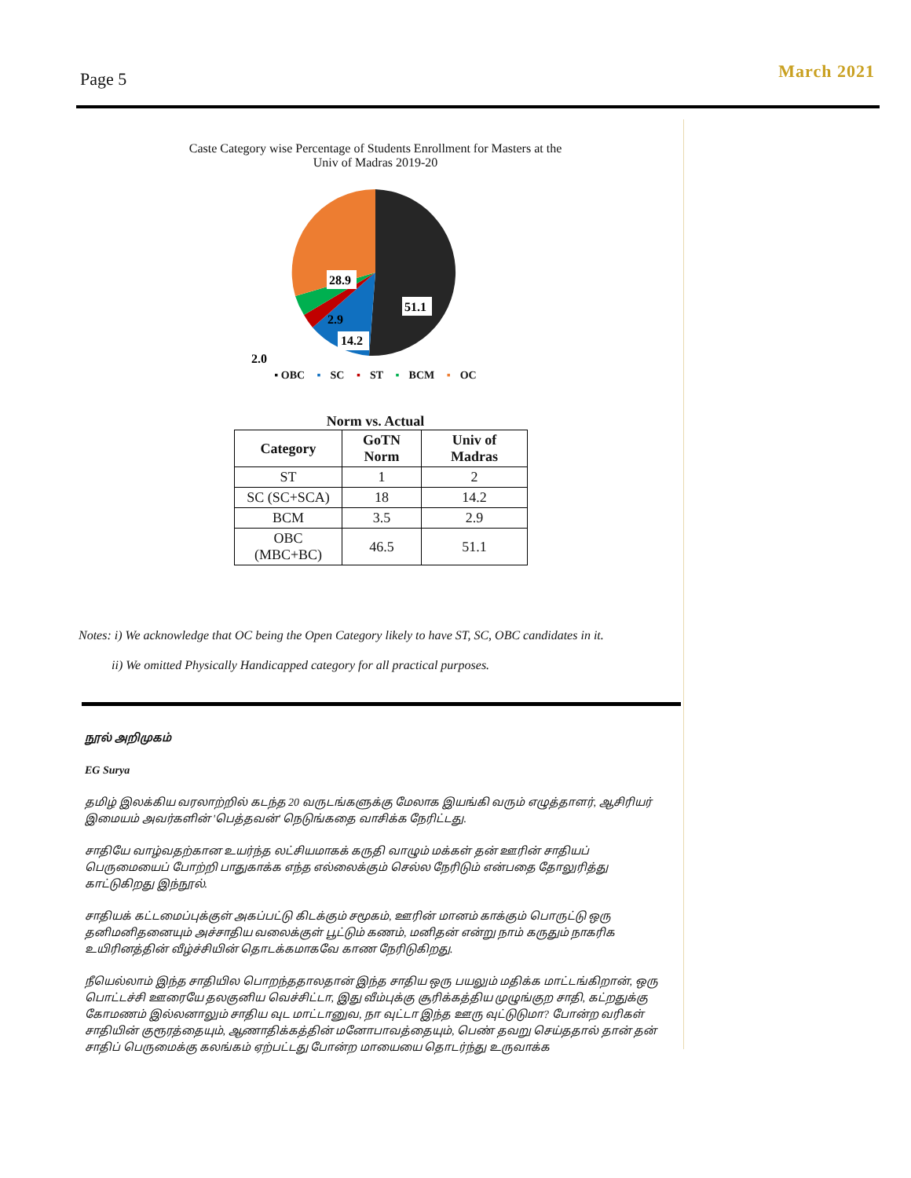Page 5
March 2021
Caste Category wise Percentage of Students Enrollment for Masters at the
Univ of Madras 2019-20
51.1
28.9
14.2
2.9
2.0
▪ OBC ▪ SC ▪ ST ▪ BCM ▪ OC
Norm vs. Actual
| Category | GoTN Norm | Univ of Madras |
| --- | --- | --- |
| ST | 1 | 2 |
| SC (SC+SCA) | 18 | 14.2 |
| BCM | 3.5 | 2.9 |
| OBC (MBC+BC) | 46.5 | 51.1 |
Notes: i) We acknowledge that OC being the Open Category likely to have ST, SC, OBC candidates in it.
ii) We omitted Physically Handicapped category for all practical purposes.
நூல் அறிமுகம்
EG Surya
தமிழ் இலக்கிய வரலாற்றில் கடந்த 20 வருடங்களுக்கு மேலாக இயங்கி வரும் எழுத்தாளர், ஆசிரியர் இமையம் அவர்களின் 'பெத்தவன்' நெடுங்கதை வாசிக்க நேரிட்டது.
சாதியே வாழ்வதற்கான உயர்ந்த லட்சியமாகக் கருதி வாழும் மக்கள் தன் ஊரின் சாதியப் பெருமையைப் போற்றி பாதுகாக்க எந்த எல்லைக்கும் செல்ல நேரிடும் என்பதை தோலுரித்து காட்டுகிறது இந்நூல்.
சாதியக் கட்டமைப்புக்குள் அகப்பட்டு கிடக்கும் சமூகம், ஊரின் மானம் காக்கும் பொருட்டு ஒரு தனிமனிதனையும் அச்சாதிய வலைக்குள் பூட்டும் கணம், மனிதன் என்று நாம் கருதும் நாகரிக உயிரினத்தின் வீழ்ச்சியின் தொடக்கமாகவே காண நேரிடுகிறது.
நீயெல்லாம் இந்த சாதியில பொறந்ததாலதான் இந்த சாதிய ஒரு பயலும் மதிக்க மாட்டங்கிறான், ஒரு பொட்டச்சி ஊரையே தலகுனிய வெச்சிட்டா, இது வீம்புக்கு சூரிக்கத்திய முழுங்குற சாதி, கட்றதுக்கு கோமணம் இல்லனாலும் சாதிய வுட மாட்டானுவ, நா வுட்டா இந்த ஊரு வுட்டுடுமா? போன்ற வரிகள் சாதியின் குரூரத்தையும், ஆணாதிக்கத்தின் மனோபாவத்தையும், பெண் தவறு செய்ததால் தான் தன் சாதிப் பெருமைக்கு கலங்கம் ஏற்பட்டது போன்ற மாயையை தொடர்ந்து உருவாக்க